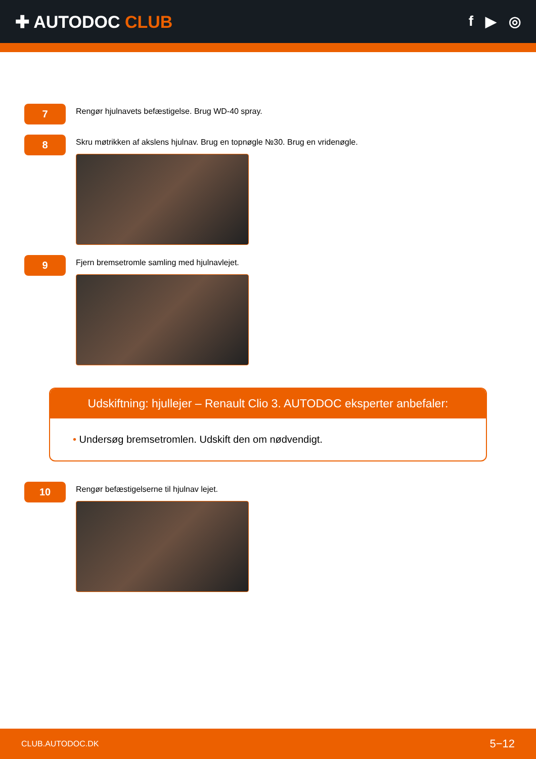✚ AUTODOC CLUB
f ▶ ◎
7
Rengør hjulnavets befæstigelse. Brug WD-40 spray.
8
Skru møtrikken af akslens hjulnav. Brug en topnøgle №30. Brug en vridenøgle.
9
Fjern bremsetromle samling med hjulnavlejet.
Udskiftning: hjullejer – Renault Clio 3. AUTODOC eksperter anbefaler:
• Undersøg bremsetromlen. Udskift den om nødvendigt.
10
Rengør befæstigelserne til hjulnav lejet.
CLUB.AUTODOC.DK 5−12